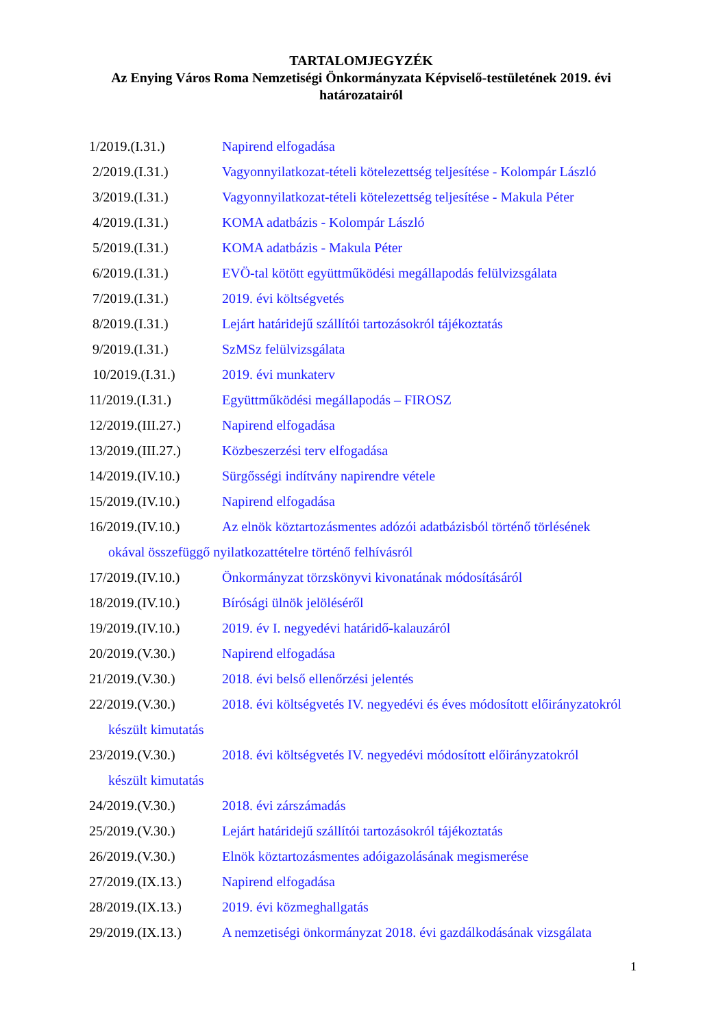TARTALOMJEGYZÉK
Az Enying Város Roma Nemzetiségi Önkormányzata Képviselő-testületének 2019. évi
határozatairól
1/2019.(I.31.) Napirend elfogadása
2/2019.(I.31.) Vagyonnyilatkozat-tételi kötelezettség teljesítése - Kolompár László
3/2019.(I.31.) Vagyonnyilatkozat-tételi kötelezettség teljesítése - Makula Péter
4/2019.(I.31.) KOMA adatbázis - Kolompár László
5/2019.(I.31.) KOMA adatbázis - Makula Péter
6/2019.(I.31.) EVÖ-tal kötött együttműködési megállapodás felülvizsgálata
7/2019.(I.31.) 2019. évi költségvetés
8/2019.(I.31.) Lejárt határidejű szállítói tartozásokról tájékoztatás
9/2019.(I.31.) SzMSz felülvizsgálata
10/2019.(I.31.) 2019. évi munkaterv
11/2019.(I.31.) Együttműködési megállapodás – FIROSZ
12/2019.(III.27.) Napirend elfogadása
13/2019.(III.27.) Közbeszerzési terv elfogadása
14/2019.(IV.10.) Sürgősségi indítvány napirendre vétele
15/2019.(IV.10.) Napirend elfogadása
16/2019.(IV.10.) Az elnök köztartozásmentes adózói adatbázisból történő törlésének
okával összefüggő nyilatkozattételre történő felhívásról
17/2019.(IV.10.) Önkormányzat törzskönyvi kivonatának módosításáról
18/2019.(IV.10.) Bírósági ülnök jelöléséről
19/2019.(IV.10.) 2019. év I. negyedévi határidő-kalauzáról
20/2019.(V.30.) Napirend elfogadása
21/2019.(V.30.) 2018. évi belső ellenőrzési jelentés
22/2019.(V.30.) 2018. évi költségvetés IV. negyedévi és éves módosított előirányzatokról
készült kimutatás
23/2019.(V.30.) 2018. évi költségvetés IV. negyedévi módosított előirányzatokról
készült kimutatás
24/2019.(V.30.) 2018. évi zárszámadás
25/2019.(V.30.) Lejárt határidejű szállítói tartozásokról tájékoztatás
26/2019.(V.30.) Elnök köztartozásmentes adóigazolásának megismerése
27/2019.(IX.13.) Napirend elfogadása
28/2019.(IX.13.) 2019. évi közmeghallgatás
29/2019.(IX.13.) A nemzetiségi önkormányzat 2018. évi gazdálkodásának vizsgálata
1